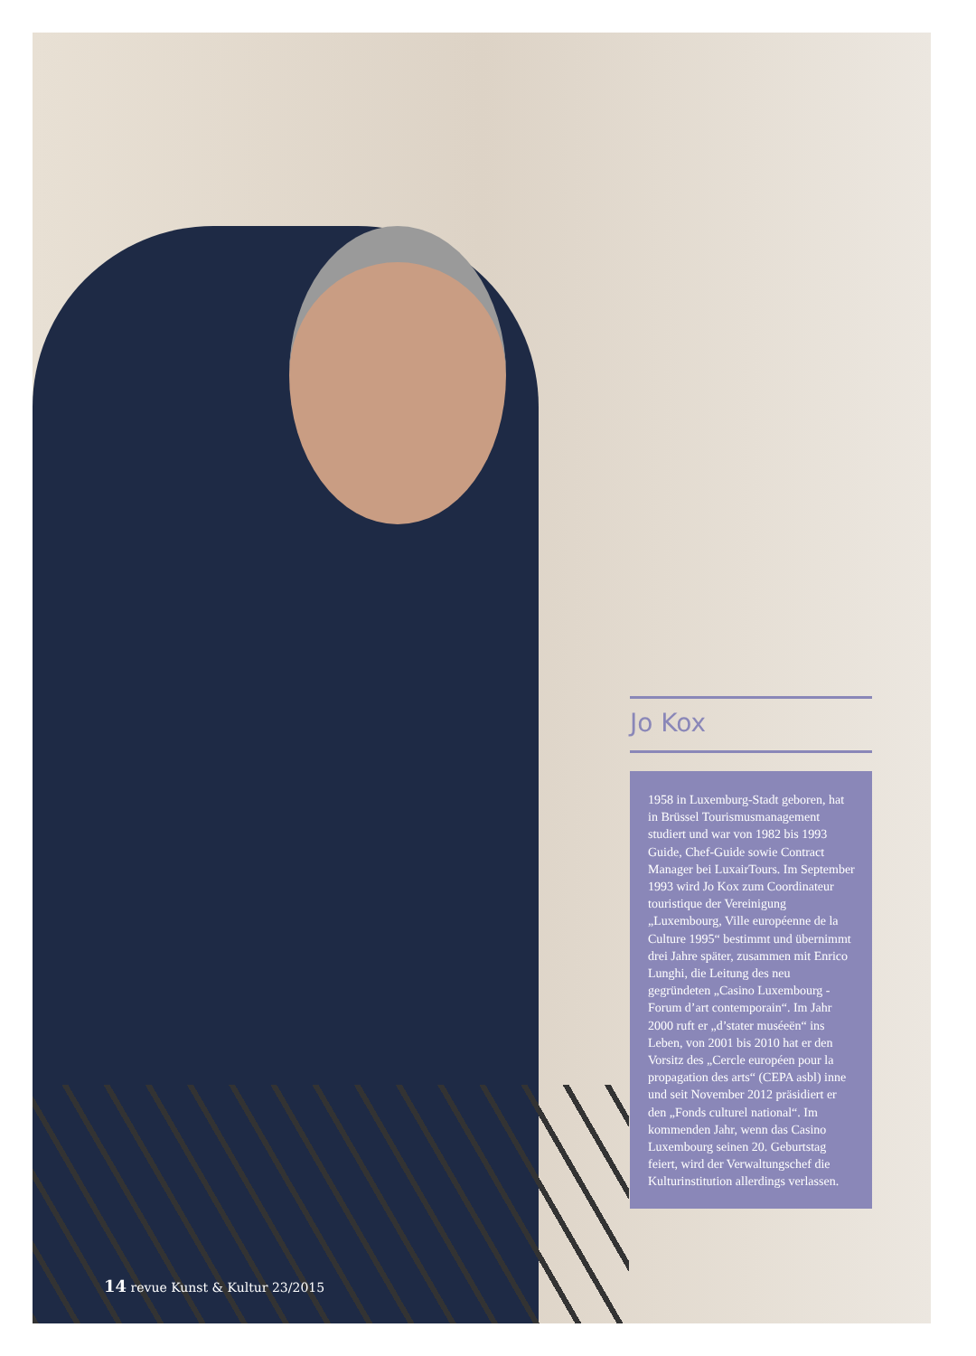Jo Kox
1958 in Luxemburg-Stadt geboren, hat in Brüssel Tourismusmanagement studiert und war von 1982 bis 1993 Guide, Chef-Guide sowie Contract Manager bei LuxairTours. Im September 1993 wird Jo Kox zum Coordinateur touristique der Vereinigung „Luxembourg, Ville européenne de la Culture 1995“ bestimmt und übernimmt drei Jahre später, zusammen mit Enrico Lunghi, die Leitung des neu gegründeten „Casino Luxembourg - Forum d’art contemporain“. Im Jahr 2000 ruft er „d’stater muséeën“ ins Leben, von 2001 bis 2010 hat er den Vorsitz des „Cercle européen pour la propagation des arts“ (CEPA asbl) inne und seit November 2012 präsidiert er den „Fonds culturel national“. Im kommenden Jahr, wenn das Casino Luxembourg seinen 20. Geburtstag feiert, wird der Verwaltungschef die Kulturinstitution allerdings verlassen.
14 revue Kunst & Kultur 23/2015